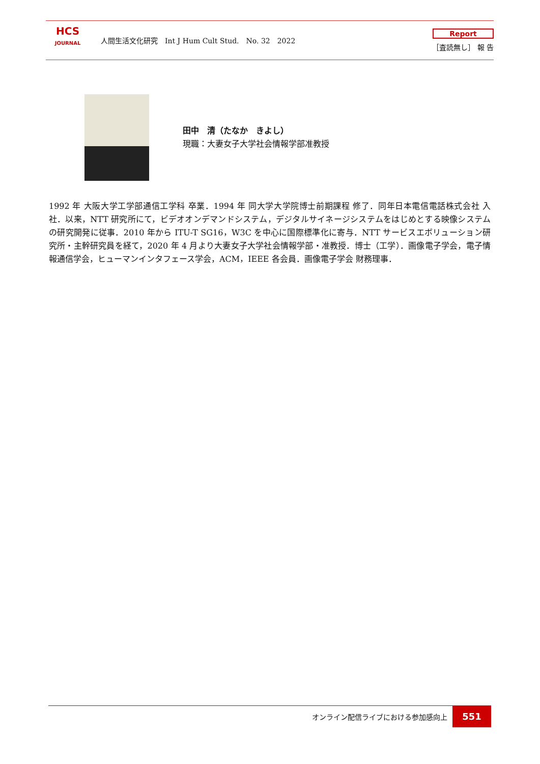HCS
JOURNAL
人間生活文化研究　Int J Hum Cult Stud.　No. 32　2022
Report
［査読無し］ 報 告
田中　清（たなか　きよし）
現職：大妻女子大学社会情報学部准教授
1992 年 大阪大学工学部通信工学科 卒業．1994 年 同大学大学院博士前期課程 修了．同年日本電信電話株式会社 入社．以来，NTT 研究所にて，ビデオオンデマンドシステム，デジタルサイネージシステムをはじめとする映像システムの研究開発に従事．2010 年から ITU-T SG16，W3C を中心に国際標準化に寄与．NTT サービスエボリューション研究所・主幹研究員を経て，2020 年 4 月より大妻女子大学社会情報学部・准教授．博士（工学）．画像電子学会，電子情報通信学会，ヒューマンインタフェース学会，ACM，IEEE 各会員．画像電子学会 財務理事．
オンライン配信ライブにおける参加感向上
551